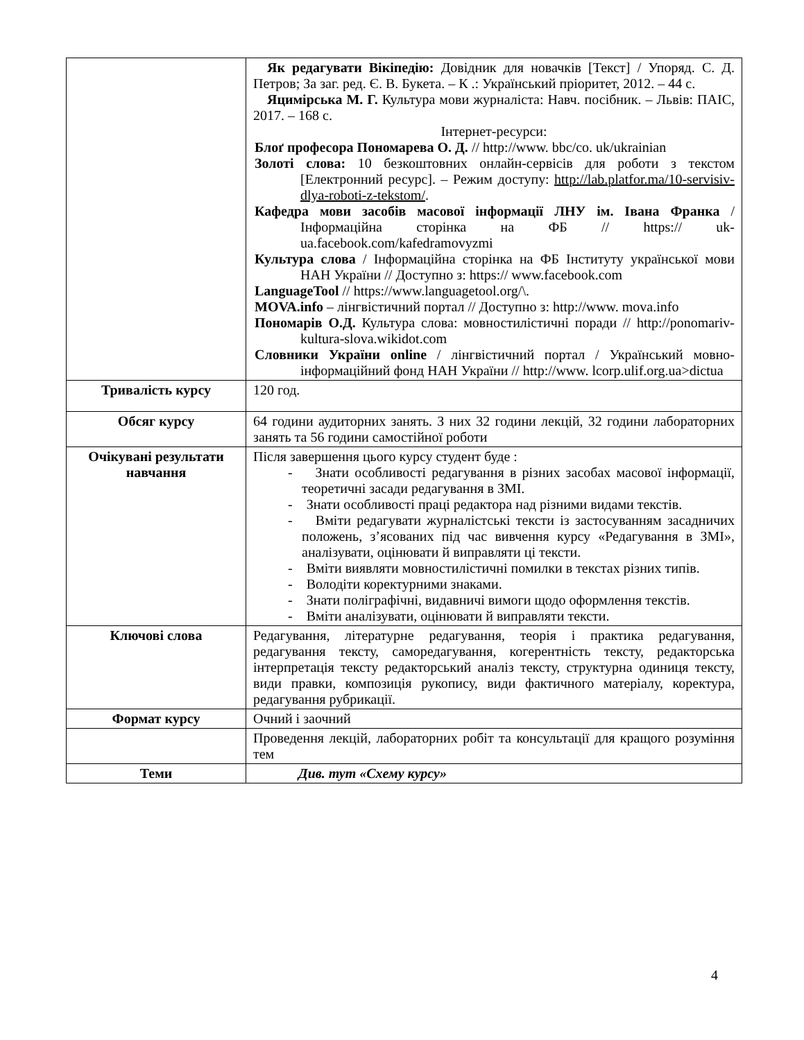| | Як редагувати Вікіпедію: Довідник для новачків [Текст] / Упоряд. С. Д. Петров; За заг. ред. Є. В. Букета. – К .: Український пріоритет, 2012. – 44 с. Яцимірська М. Г. Культура мови журналіста: Навч. посібник. – Львів: ПАІС, 2017. – 168 с. Інтернет-ресурси: Блоґ професора Пономарева О. Д. // http://www. bbc/co. uk/ukrainian Золоті слова: 10 безкоштовних онлайн-сервісів для роботи з текстом [Електронний ресурс]. – Режим доступу: http://lab.platfor.ma/10-servisiv-dlya-roboti-z-tekstom/ . Кафедра мови засобів масової інформації ЛНУ ім. Івана Франка / Інформаційна сторінка на ФБ // https:// uk-ua.facebook.com/kafedramovyzmi Культура слова / Інформаційна сторінка на ФБ Інституту української мови НАН України // Доступно з: https:// www.facebook.com LanguageTool // https://www.languagetool.org/\. MOVA.info – лінгвістичний портал // Доступно з: http://www. mova.info Пономарів О.Д. Культура слова: мовностилістичні поради // http://ponomariv-kultura-slova.wikidot.com Словники України online / лінгвістичний портал / Український мовно-інформаційний фонд НАН України // http://www. lcorp.ulif.org.ua>dictua |
| Тривалість курсу | 120 год. |
| Обсяг курсу | 64 години аудиторних занять. З них 32 години лекцій, 32 години лабораторних занять та 56 години самостійної роботи |
| Очікувані результати навчання | Після завершення цього курсу студент буде : - Знати особливості редагування в різних засобах масової інформації, теоретичні засади редагування в ЗМІ. - Знати особливості праці редактора над різними видами текстів. - Вміти редагувати журналістські тексти із застосуванням засадничих положень, з’ясованих під час вивчення курсу «Редагування в ЗМІ», аналізувати, оцінювати й виправляти ці тексти. - Вміти виявляти мовностилістичні помилки в текстах різних типів. - Володіти коректурними знаками. - Знати поліграфічні, видавничі вимоги щодо оформлення текстів. - Вміти аналізувати, оцінювати й виправляти тексти. |
| Ключові слова | Редагування, літературне редагування, теорія і практика редагування, редагування тексту, саморедагування, когерентність тексту, редакторська інтерпретація тексту редакторський аналіз тексту, структурна одиниця тексту, види правки, композиція рукопису, види фактичного матеріалу, коректура, редагування рубрикації. |
| Формат курсу | Очний і заочний |
| | Проведення лекцій, лабораторних робіт та консультації для кращого розуміння тем |
| Теми | Див. тут «Схему курсу» |
4